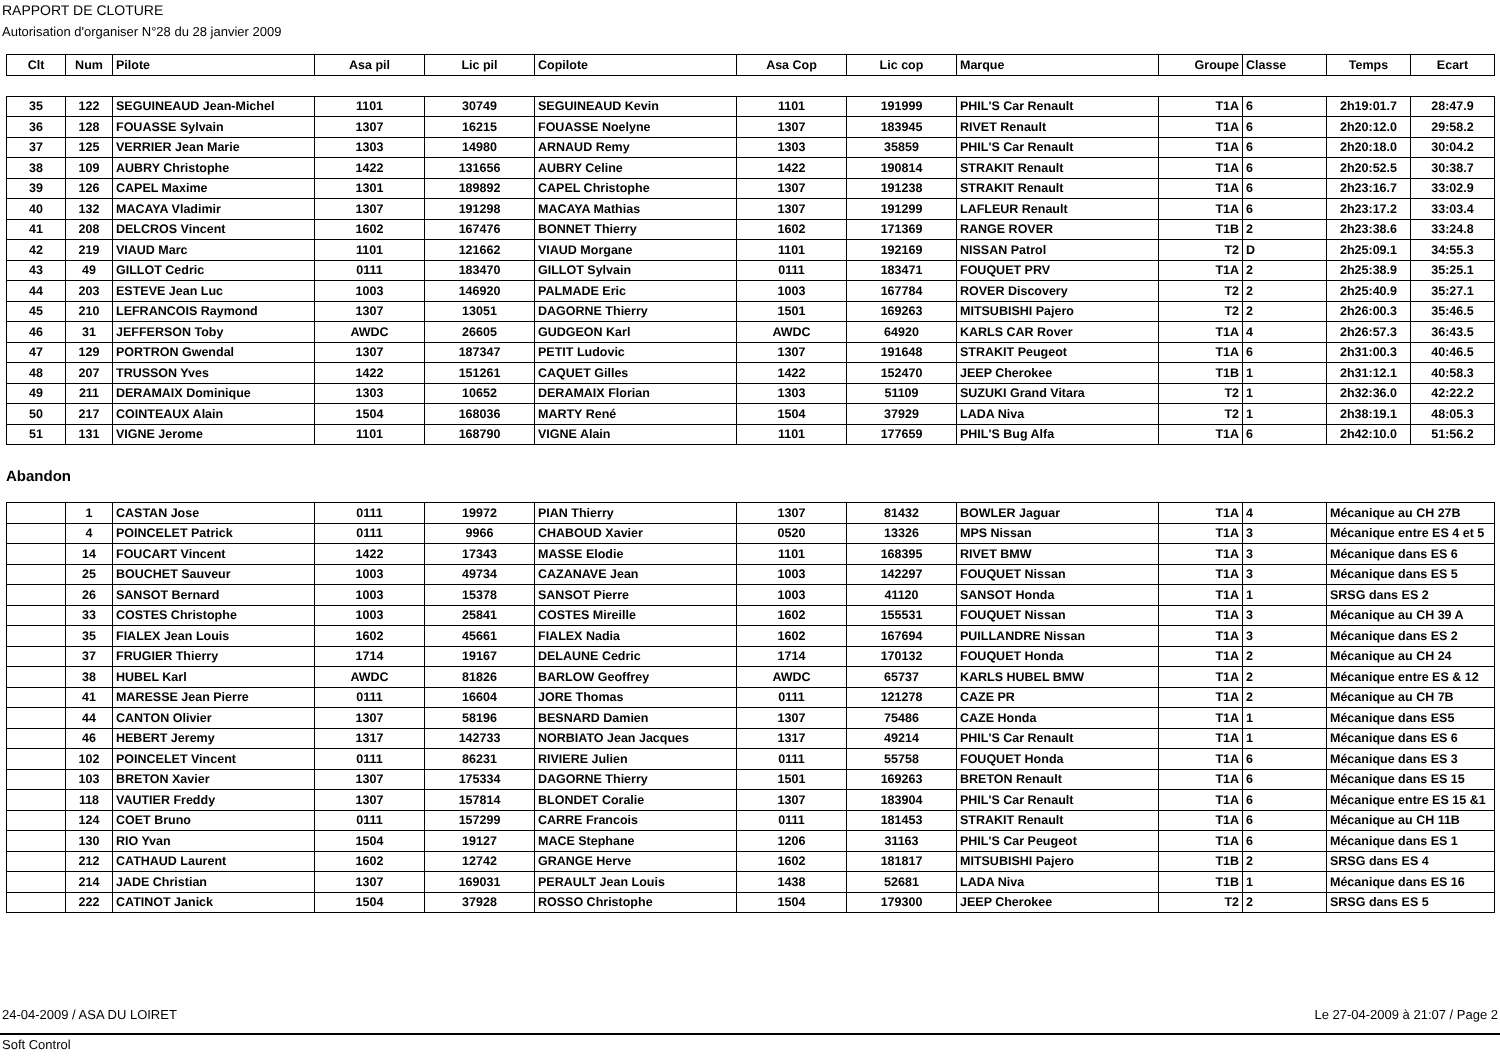RAPPORT DE CLOTURE
Autorisation d'organiser N°28 du 28 janvier 2009
| Clt | Num | Pilote | Asa pil | Lic pil | Copilote | Asa Cop | Lic cop | Marque | Groupe | Classe | Temps | Ecart |
| --- | --- | --- | --- | --- | --- | --- | --- | --- | --- | --- | --- | --- |
| 35 | 122 | SEGUINEAUD Jean-Michel | 1101 | 30749 | SEGUINEAUD Kevin | 1101 | 191999 | PHIL'S Car Renault | T1A | 6 | 2h19:01.7 | 28:47.9 |
| 36 | 128 | FOUASSE Sylvain | 1307 | 16215 | FOUASSE Noelyne | 1307 | 183945 | RIVET Renault | T1A | 6 | 2h20:12.0 | 29:58.2 |
| 37 | 125 | VERRIER Jean Marie | 1303 | 14980 | ARNAUD Remy | 1303 | 35859 | PHIL'S Car Renault | T1A | 6 | 2h20:18.0 | 30:04.2 |
| 38 | 109 | AUBRY Christophe | 1422 | 131656 | AUBRY Celine | 1422 | 190814 | STRAKIT Renault | T1A | 6 | 2h20:52.5 | 30:38.7 |
| 39 | 126 | CAPEL Maxime | 1301 | 189892 | CAPEL Christophe | 1307 | 191238 | STRAKIT Renault | T1A | 6 | 2h23:16.7 | 33:02.9 |
| 40 | 132 | MACAYA Vladimir | 1307 | 191298 | MACAYA Mathias | 1307 | 191299 | LAFLEUR Renault | T1A | 6 | 2h23:17.2 | 33:03.4 |
| 41 | 208 | DELCROS Vincent | 1602 | 167476 | BONNET Thierry | 1602 | 171369 | RANGE ROVER | T1B | 2 | 2h23:38.6 | 33:24.8 |
| 42 | 219 | VIAUD Marc | 1101 | 121662 | VIAUD Morgane | 1101 | 192169 | NISSAN Patrol | T2 | D | 2h25:09.1 | 34:55.3 |
| 43 | 49 | GILLOT Cedric | 0111 | 183470 | GILLOT Sylvain | 0111 | 183471 | FOUQUET PRV | T1A | 2 | 2h25:38.9 | 35:25.1 |
| 44 | 203 | ESTEVE Jean Luc | 1003 | 146920 | PALMADE Eric | 1003 | 167784 | ROVER Discovery | T2 | 2 | 2h25:40.9 | 35:27.1 |
| 45 | 210 | LEFRANCOIS Raymond | 1307 | 13051 | DAGORNE Thierry | 1501 | 169263 | MITSUBISHI Pajero | T2 | 2 | 2h26:00.3 | 35:46.5 |
| 46 | 31 | JEFFERSON Toby | AWDC | 26605 | GUDGEON Karl | AWDC | 64920 | KARLS CAR Rover | T1A | 4 | 2h26:57.3 | 36:43.5 |
| 47 | 129 | PORTRON Gwendal | 1307 | 187347 | PETIT Ludovic | 1307 | 191648 | STRAKIT Peugeot | T1A | 6 | 2h31:00.3 | 40:46.5 |
| 48 | 207 | TRUSSON Yves | 1422 | 151261 | CAQUET Gilles | 1422 | 152470 | JEEP Cherokee | T1B | 1 | 2h31:12.1 | 40:58.3 |
| 49 | 211 | DERAMAIX Dominique | 1303 | 10652 | DERAMAIX Florian | 1303 | 51109 | SUZUKI Grand Vitara | T2 | 1 | 2h32:36.0 | 42:22.2 |
| 50 | 217 | COINTEAUX Alain | 1504 | 168036 | MARTY René | 1504 | 37929 | LADA Niva | T2 | 1 | 2h38:19.1 | 48:05.3 |
| 51 | 131 | VIGNE Jerome | 1101 | 168790 | VIGNE Alain | 1101 | 177659 | PHIL'S Bug Alfa | T1A | 6 | 2h42:10.0 | 51:56.2 |
Abandon
| | 1 | CASTAN Jose | 0111 | 19972 | PIAN Thierry | 1307 | 81432 | BOWLER Jaguar | T1A | 4 | Mécanique au CH 27B |
| | 4 | POINCELET Patrick | 0111 | 9966 | CHABOUD Xavier | 0520 | 13326 | MPS Nissan | T1A | 3 | Mécanique entre ES 4 et 5 |
| | 14 | FOUCART Vincent | 1422 | 17343 | MASSE Elodie | 1101 | 168395 | RIVET BMW | T1A | 3 | Mécanique dans ES 6 |
| | 25 | BOUCHET Sauveur | 1003 | 49734 | CAZANAVE Jean | 1003 | 142297 | FOUQUET Nissan | T1A | 3 | Mécanique dans ES 5 |
| | 26 | SANSOT Bernard | 1003 | 15378 | SANSOT Pierre | 1003 | 41120 | SANSOT Honda | T1A | 1 | SRSG dans ES 2 |
| | 33 | COSTES Christophe | 1003 | 25841 | COSTES Mireille | 1602 | 155531 | FOUQUET Nissan | T1A | 3 | Mécanique au CH 39 A |
| | 35 | FIALEX Jean Louis | 1602 | 45661 | FIALEX Nadia | 1602 | 167694 | PUILLANDRE Nissan | T1A | 3 | Mécanique dans ES 2 |
| | 37 | FRUGIER Thierry | 1714 | 19167 | DELAUNE Cedric | 1714 | 170132 | FOUQUET Honda | T1A | 2 | Mécanique au CH 24 |
| | 38 | HUBEL Karl | AWDC | 81826 | BARLOW Geoffrey | AWDC | 65737 | KARLS HUBEL BMW | T1A | 2 | Mécanique entre ES & 12 |
| | 41 | MARESSE Jean Pierre | 0111 | 16604 | JORE Thomas | 0111 | 121278 | CAZE PR | T1A | 2 | Mécanique au CH 7B |
| | 44 | CANTON Olivier | 1307 | 58196 | BESNARD Damien | 1307 | 75486 | CAZE Honda | T1A | 1 | Mécanique dans ES5 |
| | 46 | HEBERT Jeremy | 1317 | 142733 | NORBIATO Jean Jacques | 1317 | 49214 | PHIL'S Car Renault | T1A | 1 | Mécanique dans ES 6 |
| | 102 | POINCELET Vincent | 0111 | 86231 | RIVIERE Julien | 0111 | 55758 | FOUQUET Honda | T1A | 6 | Mécanique dans ES 3 |
| | 103 | BRETON Xavier | 1307 | 175334 | DAGORNE Thierry | 1501 | 169263 | BRETON Renault | T1A | 6 | Mécanique dans ES 15 |
| | 118 | VAUTIER Freddy | 1307 | 157814 | BLONDET Coralie | 1307 | 183904 | PHIL'S Car Renault | T1A | 6 | Mécanique entre ES 15 &1 |
| | 124 | COET Bruno | 0111 | 157299 | CARRE Francois | 0111 | 181453 | STRAKIT Renault | T1A | 6 | Mécanique au CH 11B |
| | 130 | RIO Yvan | 1504 | 19127 | MACE Stephane | 1206 | 31163 | PHIL'S Car Peugeot | T1A | 6 | Mécanique dans ES 1 |
| | 212 | CATHAUD Laurent | 1602 | 12742 | GRANGE Herve | 1602 | 181817 | MITSUBISHI Pajero | T1B | 2 | SRSG dans ES 4 |
| | 214 | JADE Christian | 1307 | 169031 | PERAULT Jean Louis | 1438 | 52681 | LADA Niva | T1B | 1 | Mécanique dans ES 16 |
| | 222 | CATINOT Janick | 1504 | 37928 | ROSSO Christophe | 1504 | 179300 | JEEP Cherokee | T2 | 2 | SRSG dans ES 5 |
24-04-2009 / ASA DU LOIRET Le 27-04-2009 à 21:07 / Page 2
Soft Control